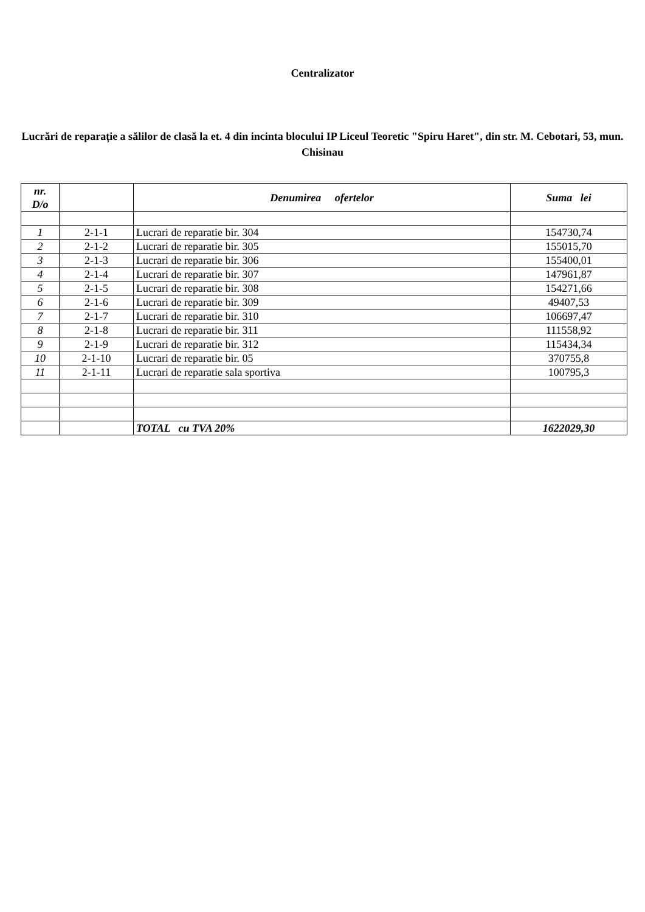Centralizator
Lucrări de reparație a sălilor de clasă la et. 4 din incinta blocului IP Liceul Teoretic "Spiru Haret", din str. M. Cebotari, 53, mun. Chisinau
| nr. D/o | | Denumirea ofertelor | Suma lei |
| --- | --- | --- | --- |
| 1 | 2-1-1 | Lucrari de reparatie bir. 304 | 154730,74 |
| 2 | 2-1-2 | Lucrari de reparatie bir. 305 | 155015,70 |
| 3 | 2-1-3 | Lucrari de reparatie bir. 306 | 155400,01 |
| 4 | 2-1-4 | Lucrari de reparatie bir. 307 | 147961,87 |
| 5 | 2-1-5 | Lucrari de reparatie bir. 308 | 154271,66 |
| 6 | 2-1-6 | Lucrari de reparatie bir. 309 | 49407,53 |
| 7 | 2-1-7 | Lucrari de reparatie bir. 310 | 106697,47 |
| 8 | 2-1-8 | Lucrari de reparatie bir. 311 | 111558,92 |
| 9 | 2-1-9 | Lucrari de reparatie bir. 312 | 115434,34 |
| 10 | 2-1-10 | Lucrari de reparatie bir. 05 | 370755,8 |
| 11 | 2-1-11 | Lucrari de reparatie sala sportiva | 100795,3 |
| | | TOTAL cu TVA 20% | 1622029,30 |